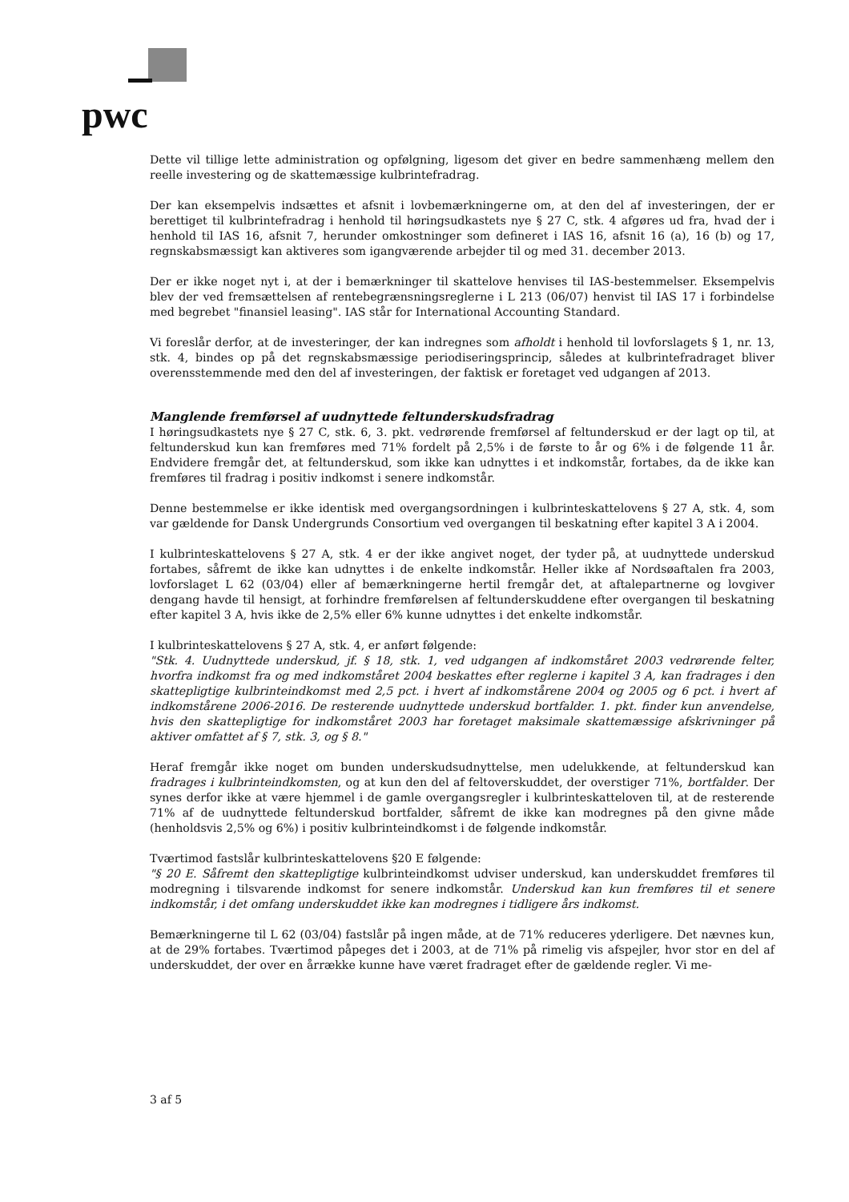pwc
Dette vil tillige lette administration og opfølgning, ligesom det giver en bedre sammenhæng mellem den reelle investering og de skattemæssige kulbrintefradrag.
Der kan eksempelvis indsættes et afsnit i lovbemærkningerne om, at den del af investeringen, der er berettiget til kulbrintefradrag i henhold til høringsudkastets nye § 27 C, stk. 4 afgøres ud fra, hvad der i henhold til IAS 16, afsnit 7, herunder omkostninger som defineret i IAS 16, afsnit 16 (a), 16 (b) og 17, regnskabsmæssigt kan aktiveres som igangværende arbejder til og med 31. december 2013.
Der er ikke noget nyt i, at der i bemærkninger til skattelove henvises til IAS-bestemmelser. Eksempelvis blev der ved fremsættelsen af rentebegrænsningsreglerne i L 213 (06/07) henvist til IAS 17 i forbindelse med begrebet "finansiel leasing". IAS står for International Accounting Standard.
Vi foreslår derfor, at de investeringer, der kan indregnes som afholdt i henhold til lovforslagets § 1, nr. 13, stk. 4, bindes op på det regnskabsmæssige periodiseringsprincip, således at kulbrintefradraget bliver overensstemmende med den del af investeringen, der faktisk er foretaget ved udgangen af 2013.
Manglende fremførsel af uudnyttede feltunderskudsfradrag
I høringsudkastets nye § 27 C, stk. 6, 3. pkt. vedrørende fremførsel af feltunderskud er der lagt op til, at feltunderskud kun kan fremføres med 71% fordelt på 2,5% i de første to år og 6% i de følgende 11 år. Endvidere fremgår det, at feltunderskud, som ikke kan udnyttes i et indkomstår, fortabes, da de ikke kan fremføres til fradrag i positiv indkomst i senere indkomstår.
Denne bestemmelse er ikke identisk med overgangsordningen i kulbrinteskattelovens § 27 A, stk. 4, som var gældende for Dansk Undergrunds Consortium ved overgangen til beskatning efter kapitel 3 A i 2004.
I kulbrinteskattelovens § 27 A, stk. 4 er der ikke angivet noget, der tyder på, at uudnyttede underskud fortabes, såfremt de ikke kan udnyttes i de enkelte indkomstår. Heller ikke af Nordsøaftalen fra 2003, lovforslaget L 62 (03/04) eller af bemærkningerne hertil fremgår det, at aftalepartnerne og lovgiver dengang havde til hensigt, at forhindre fremførelsen af feltunderskuddene efter overgangen til beskatning efter kapitel 3 A, hvis ikke de 2,5% eller 6% kunne udnyttes i det enkelte indkomstår.
I kulbrinteskattelovens § 27 A, stk. 4, er anført følgende:
"Stk. 4. Uudnyttede underskud, jf. § 18, stk. 1, ved udgangen af indkomståret 2003 vedrørende felter, hvorfra indkomst fra og med indkomståret 2004 beskattes efter reglerne i kapitel 3 A, kan fradrages i den skattepligtige kulbrinteindkomst med 2,5 pct. i hvert af indkomstårene 2004 og 2005 og 6 pct. i hvert af indkomstårene 2006-2016. De resterende uudnyttede underskud bortfalder. 1. pkt. finder kun anvendelse, hvis den skattepligtige for indkomståret 2003 har foretaget maksimale skattemæssige afskrivninger på aktiver omfattet af § 7, stk. 3, og § 8."
Heraf fremgår ikke noget om bunden underskudsudnyttelse, men udelukkende, at feltunderskud kan fradrages i kulbrinteindkomsten, og at kun den del af feltoverskuddet, der overstiger 71%, bortfalder. Der synes derfor ikke at være hjemmel i de gamle overgangsregler i kulbrinteskatteloven til, at de resterende 71% af de uudnyttede feltunderskud bortfalder, såfremt de ikke kan modregnes på den givne måde (henholdsvis 2,5% og 6%) i positiv kulbrinteindkomst i de følgende indkomstår.
Tværtimod fastslår kulbrinteskattelovens §20 E følgende:
"§ 20 E. Såfremt den skattepligtige kulbrinteindkomst udviser underskud, kan underskuddet fremføres til modregning i tilsvarende indkomst for senere indkomstår. Underskud kan kun fremføres til et senere indkomstår, i det omfang underskuddet ikke kan modregnes i tidligere års indkomst.
Bemærkningerne til L 62 (03/04) fastslår på ingen måde, at de 71% reduceres yderligere. Det nævnes kun, at de 29% fortabes. Tværtimod påpeges det i 2003, at de 71% på rimelig vis afspejler, hvor stor en del af underskuddet, der over en årrække kunne have været fradraget efter de gældende regler. Vi me-
3 af 5